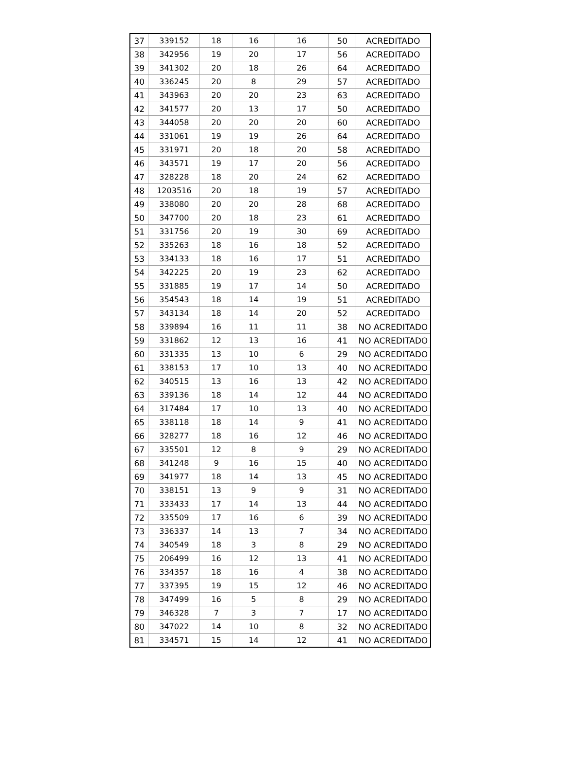| 37 | 339152 | 18 | 16 | 16 | 50 | ACREDITADO |
| 38 | 342956 | 19 | 20 | 17 | 56 | ACREDITADO |
| 39 | 341302 | 20 | 18 | 26 | 64 | ACREDITADO |
| 40 | 336245 | 20 | 8 | 29 | 57 | ACREDITADO |
| 41 | 343963 | 20 | 20 | 23 | 63 | ACREDITADO |
| 42 | 341577 | 20 | 13 | 17 | 50 | ACREDITADO |
| 43 | 344058 | 20 | 20 | 20 | 60 | ACREDITADO |
| 44 | 331061 | 19 | 19 | 26 | 64 | ACREDITADO |
| 45 | 331971 | 20 | 18 | 20 | 58 | ACREDITADO |
| 46 | 343571 | 19 | 17 | 20 | 56 | ACREDITADO |
| 47 | 328228 | 18 | 20 | 24 | 62 | ACREDITADO |
| 48 | 1203516 | 20 | 18 | 19 | 57 | ACREDITADO |
| 49 | 338080 | 20 | 20 | 28 | 68 | ACREDITADO |
| 50 | 347700 | 20 | 18 | 23 | 61 | ACREDITADO |
| 51 | 331756 | 20 | 19 | 30 | 69 | ACREDITADO |
| 52 | 335263 | 18 | 16 | 18 | 52 | ACREDITADO |
| 53 | 334133 | 18 | 16 | 17 | 51 | ACREDITADO |
| 54 | 342225 | 20 | 19 | 23 | 62 | ACREDITADO |
| 55 | 331885 | 19 | 17 | 14 | 50 | ACREDITADO |
| 56 | 354543 | 18 | 14 | 19 | 51 | ACREDITADO |
| 57 | 343134 | 18 | 14 | 20 | 52 | ACREDITADO |
| 58 | 339894 | 16 | 11 | 11 | 38 | NO ACREDITADO |
| 59 | 331862 | 12 | 13 | 16 | 41 | NO ACREDITADO |
| 60 | 331335 | 13 | 10 | 6 | 29 | NO ACREDITADO |
| 61 | 338153 | 17 | 10 | 13 | 40 | NO ACREDITADO |
| 62 | 340515 | 13 | 16 | 13 | 42 | NO ACREDITADO |
| 63 | 339136 | 18 | 14 | 12 | 44 | NO ACREDITADO |
| 64 | 317484 | 17 | 10 | 13 | 40 | NO ACREDITADO |
| 65 | 338118 | 18 | 14 | 9 | 41 | NO ACREDITADO |
| 66 | 328277 | 18 | 16 | 12 | 46 | NO ACREDITADO |
| 67 | 335501 | 12 | 8 | 9 | 29 | NO ACREDITADO |
| 68 | 341248 | 9 | 16 | 15 | 40 | NO ACREDITADO |
| 69 | 341977 | 18 | 14 | 13 | 45 | NO ACREDITADO |
| 70 | 338151 | 13 | 9 | 9 | 31 | NO ACREDITADO |
| 71 | 333433 | 17 | 14 | 13 | 44 | NO ACREDITADO |
| 72 | 335509 | 17 | 16 | 6 | 39 | NO ACREDITADO |
| 73 | 336337 | 14 | 13 | 7 | 34 | NO ACREDITADO |
| 74 | 340549 | 18 | 3 | 8 | 29 | NO ACREDITADO |
| 75 | 206499 | 16 | 12 | 13 | 41 | NO ACREDITADO |
| 76 | 334357 | 18 | 16 | 4 | 38 | NO ACREDITADO |
| 77 | 337395 | 19 | 15 | 12 | 46 | NO ACREDITADO |
| 78 | 347499 | 16 | 5 | 8 | 29 | NO ACREDITADO |
| 79 | 346328 | 7 | 3 | 7 | 17 | NO ACREDITADO |
| 80 | 347022 | 14 | 10 | 8 | 32 | NO ACREDITADO |
| 81 | 334571 | 15 | 14 | 12 | 41 | NO ACREDITADO |